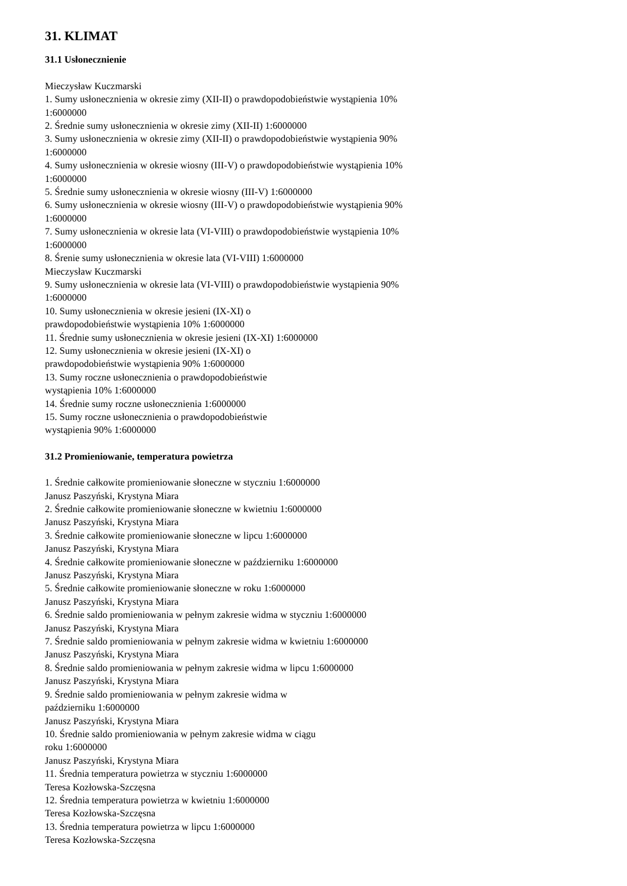31. KLIMAT
31.1 Usłonecznienie
Mieczysław Kuczmarski
1. Sumy usłonecznienia w okresie zimy (XII-II) o prawdopodobieństwie wystąpienia 10% 1:6000000
2. Średnie sumy usłonecznienia w okresie zimy (XII-II) 1:6000000
3. Sumy usłonecznienia w okresie zimy (XII-II) o prawdopodobieństwie wystąpienia 90% 1:6000000
4. Sumy usłonecznienia w okresie wiosny (III-V) o prawdopodobieństwie wystąpienia 10% 1:6000000
5. Średnie sumy usłonecznienia w okresie wiosny (III-V) 1:6000000
6. Sumy usłonecznienia w okresie wiosny (III-V) o prawdopodobieństwie wystąpienia 90% 1:6000000
7. Sumy usłonecznienia w okresie lata (VI-VIII) o prawdopodobieństwie wystąpienia 10% 1:6000000
8. Śrenie sumy usłonecznienia w okresie lata (VI-VIII) 1:6000000
Mieczysław Kuczmarski
9. Sumy usłonecznienia w okresie lata (VI-VIII) o prawdopodobieństwie wystąpienia 90% 1:6000000
10. Sumy usłonecznienia w okresie jesieni (IX-XI) o
prawdopodobieństwie wystąpienia 10% 1:6000000
11. Średnie sumy usłonecznienia w okresie jesieni (IX-XI) 1:6000000
12. Sumy usłonecznienia w okresie jesieni (IX-XI) o
prawdopodobieństwie wystąpienia 90% 1:6000000
13. Sumy roczne usłonecznienia o prawdopodobieństwie
wystąpienia 10% 1:6000000
14. Średnie sumy roczne usłonecznienia 1:6000000
15. Sumy roczne usłonecznienia o prawdopodobieństwie
wystąpienia 90% 1:6000000
31.2 Promieniowanie, temperatura powietrza
1. Średnie całkowite promieniowanie słoneczne w styczniu 1:6000000
Janusz Paszyński, Krystyna Miara
2. Średnie całkowite promieniowanie słoneczne w kwietniu 1:6000000
Janusz Paszyński, Krystyna Miara
3. Średnie całkowite promieniowanie słoneczne w lipcu 1:6000000
Janusz Paszyński, Krystyna Miara
4. Średnie całkowite promieniowanie słoneczne w październiku 1:6000000
Janusz Paszyński, Krystyna Miara
5. Średnie całkowite promieniowanie słoneczne w roku 1:6000000
Janusz Paszyński, Krystyna Miara
6. Średnie saldo promieniowania w pełnym zakresie widma w styczniu 1:6000000
Janusz Paszyński, Krystyna Miara
7. Średnie saldo promieniowania w pełnym zakresie widma w kwietniu 1:6000000
Janusz Paszyński, Krystyna Miara
8. Średnie saldo promieniowania w pełnym zakresie widma w lipcu 1:6000000
Janusz Paszyński, Krystyna Miara
9. Średnie saldo promieniowania w pełnym zakresie widma w
październiku 1:6000000
Janusz Paszyński, Krystyna Miara
10. Średnie saldo promieniowania w pełnym zakresie widma w ciągu
roku 1:6000000
Janusz Paszyński, Krystyna Miara
11. Średnia temperatura powietrza w styczniu 1:6000000
Teresa Kozłowska-Szczęsna
12. Średnia temperatura powietrza w kwietniu 1:6000000
Teresa Kozłowska-Szczęsna
13. Średnia temperatura powietrza w lipcu 1:6000000
Teresa Kozłowska-Szczęsna